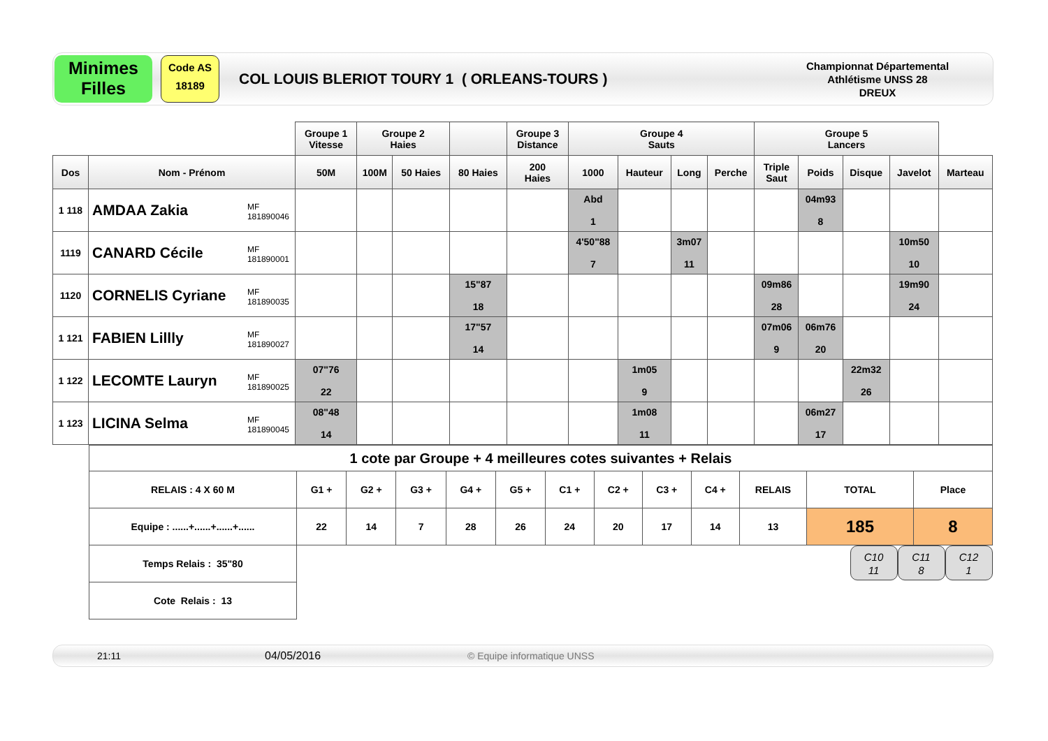Minimes
Filles
Code AS
18189
COL LOUIS BLERIOT TOURY 1 ( ORLEANS-TOURS )
Championnat Départemental
Athlétisme UNSS 28
DREUX
| | | Groupe 1 Vitesse | Groupe 2 Haies | | | Groupe 3 Distance | Groupe 4 Sauts | | | | Groupe 5 Lancers | | | | |
| Dos | Nom - Prénom | 50M | 100M | 50 Haies | 80 Haies | 200 Haies | 1000 | Hauteur | Long | Perche | Triple Saut | Poids | Disque | Javelot | Marteau |
| 1 118 | AMDAA Zakia MF 181890046 | | | | | | Abd 1 | | | | | 04m93 8 | | | |
| 1119 | CANARD Cécile MF 181890001 | | | | | | 4'50"88 7 | | 3m07 11 | | | | | 10m50 10 | |
| 1120 | CORNELIS Cyriane MF 181890035 | | | | 15"87 18 | | | | | | 09m86 28 | | | 19m90 24 | |
| 1 121 | FABIEN Lillly MF 181890027 | | | | 17"57 14 | | | | | | 07m06 9 | 06m76 20 | | | |
| 1 122 | LECOMTE Lauryn MF 181890025 | 07"76 22 | | | | | | 1m05 9 | | | | | 22m32 26 | | |
| 1 123 | LICINA Selma MF 181890045 | 08"48 14 | | | | | | 1m08 11 | | | | 06m27 17 | | | |
| 1 cote par Groupe + 4 meilleures cotes suivantes + Relais | | | | | | | | | | | | |
| RELAIS : 4 X 60 M | G1 + | G2 + | G3 + | G4 + | G5 + | C1 + | C2 + | C3 + | C4 + | RELAIS | TOTAL | Place |
| Equipe : ......+......+......+...... | 22 | 14 | 7 | 28 | 26 | 24 | 20 | 17 | 14 | 13 | 185 | 8 |
| Temps Relais : 35"80 | | | | | | | | | | | C10 11 C11 8 C12 1 | |
| Cote Relais : 13 | | | | | | | | | | | | |
21:11 04/05/2016 © Equipe informatique UNSS